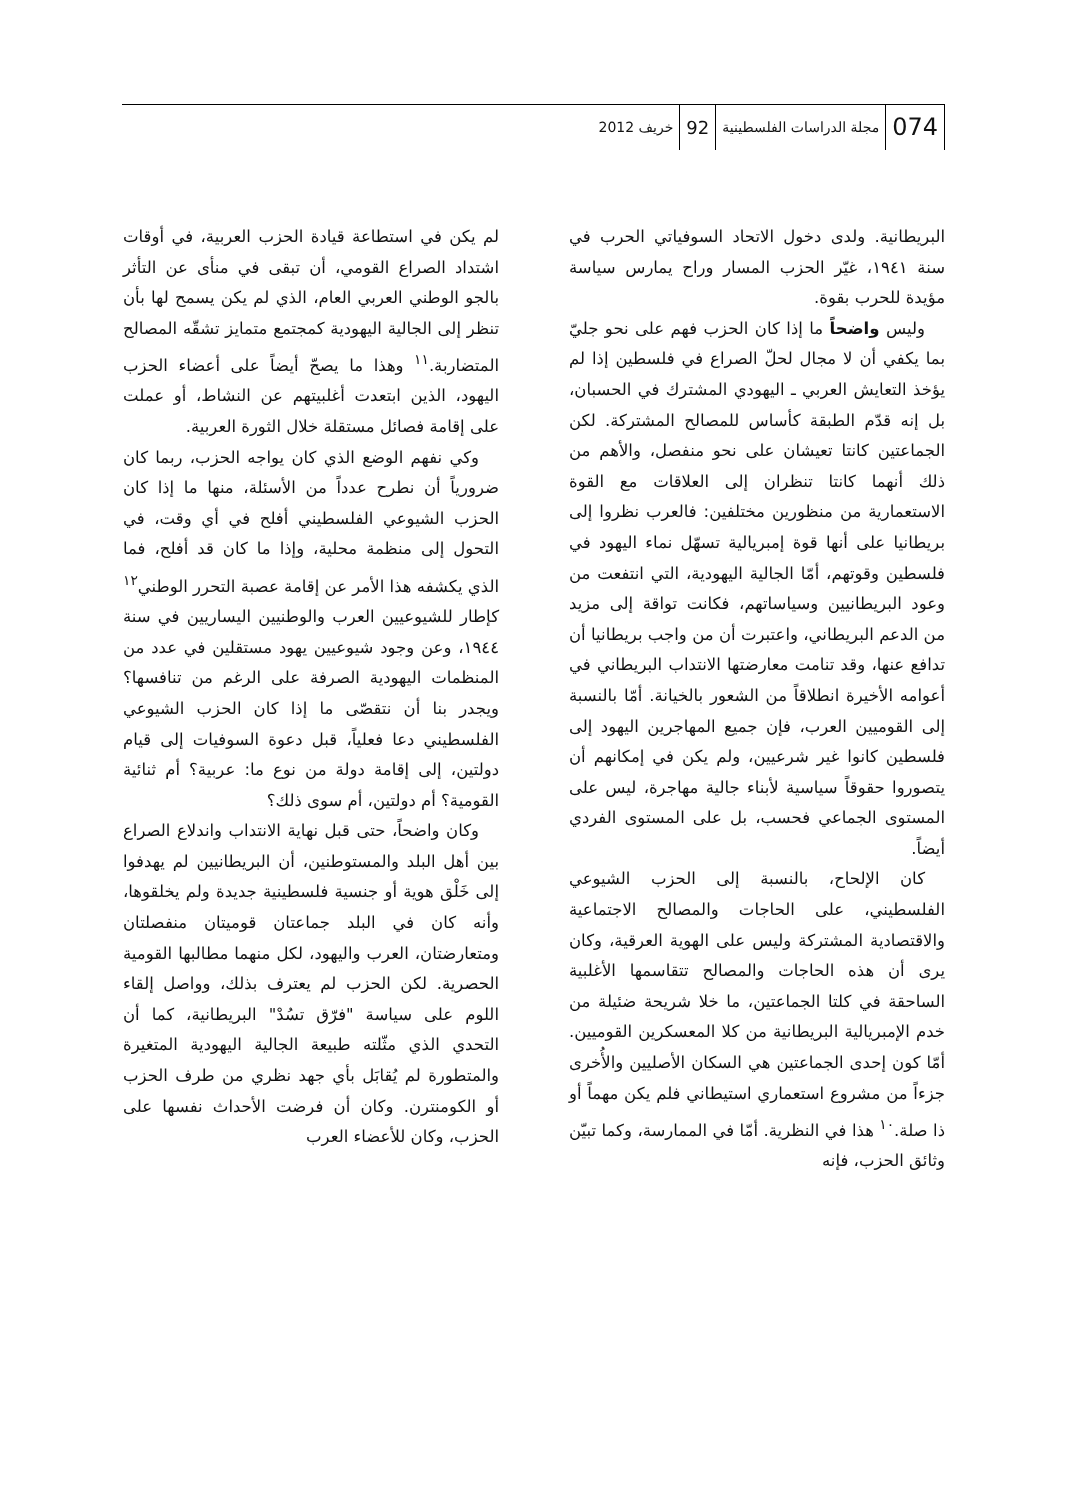074 مجلة الدراسات الفلسطينية 92 خريف 2012
البريطانية. ولدى دخول الاتحاد السوفياتي الحرب في سنة ١٩٤١، غيّر الحزب المسار وراح يمارس سياسة مؤيدة للحرب بقوة.
وليس واضحاً ما إذا كان الحزب فهم على نحو جليّ بما يكفي أن لا مجال لحلّ الصراع في فلسطين إذا لم يؤخذ التعايش العربي ـ اليهودي المشترك في الحسبان، بل إنه قدّم الطبقة كأساس للمصالح المشتركة. لكن الجماعتين كانتا تعيشان على نحو منفصل، والأهم من ذلك أنهما كانتا تنظران إلى العلاقات مع القوة الاستعمارية من منظورين مختلفين: فالعرب نظروا إلى بريطانيا على أنها قوة إمبريالية تسهّل نماء اليهود في فلسطين وقوتهم، أمّا الجالية اليهودية، التي انتفعت من وعود البريطانيين وسياساتهم، فكانت تواقة إلى مزيد من الدعم البريطاني، واعتبرت أن من واجب بريطانيا أن تدافع عنها، وقد تنامت معارضتها الانتداب البريطاني في أعوامه الأخيرة انطلاقاً من الشعور بالخيانة. أمّا بالنسبة إلى القوميين العرب، فإن جميع المهاجرين اليهود إلى فلسطين كانوا غير شرعيين، ولم يكن في إمكانهم أن يتصوروا حقوقاً سياسية لأبناء جالية مهاجرة، ليس على المستوى الجماعي فحسب، بل على المستوى الفردي أيضاً.
كان الإلحاح، بالنسبة إلى الحزب الشيوعي الفلسطيني، على الحاجات والمصالح الاجتماعية والاقتصادية المشتركة وليس على الهوية العرقية، وكان يرى أن هذه الحاجات والمصالح تتقاسمها الأغلبية الساحقة في كلتا الجماعتين، ما خلا شريحة ضئيلة من خدم الإمبريالية البريطانية من كلا المعسكرين القوميين. أمّا كون إحدى الجماعتين هي السكان الأصليين والأُخرى جزءاً من مشروع استعماري استيطاني فلم يكن مهماً أو ذا صلة.<sup>١٠</sup> هذا في النظرية. أمّا في الممارسة، وكما تبيّن وثائق الحزب، فإنه
لم يكن في استطاعة قيادة الحزب العربية، في أوقات اشتداد الصراع القومي، أن تبقى في منأى عن التأثر بالجو الوطني العربي العام، الذي لم يكن يسمح لها بأن تنظر إلى الجالية اليهودية كمجتمع متمايز تشقّه المصالح المتضاربة.<sup>١١</sup> وهذا ما يصحّ أيضاً على أعضاء الحزب اليهود، الذين ابتعدت أغلبيتهم عن النشاط، أو عملت على إقامة فصائل مستقلة خلال الثورة العربية.
وكي نفهم الوضع الذي كان يواجه الحزب، ربما كان ضرورياً أن نطرح عدداً من الأسئلة، منها ما إذا كان الحزب الشيوعي الفلسطيني أفلح في أي وقت، في التحول إلى منظمة محلية، وإذا ما كان قد أفلح، فما الذي يكشفه هذا الأمر عن إقامة عصبة التحرر الوطني<sup>١٢</sup> كإطار للشيوعيين العرب والوطنيين اليساريين في سنة ١٩٤٤، وعن وجود شيوعيين يهود مستقلين في عدد من المنظمات اليهودية الصرفة على الرغم من تنافسها؟ ويجدر بنا أن نتقصّى ما إذا كان الحزب الشيوعي الفلسطيني دعا فعلياً، قبل دعوة السوفيات إلى قيام دولتين، إلى إقامة دولة من نوع ما: عربية؟ أم ثنائية القومية؟ أم دولتين، أم سوى ذلك؟
وكان واضحاً، حتى قبل نهاية الانتداب واندلاع الصراع بين أهل البلد والمستوطنين، أن البريطانيين لم يهدفوا إلى خَلْق هوية أو جنسية فلسطينية جديدة ولم يخلقوها، وأنه كان في البلد جماعتان قوميتان منفصلتان ومتعارضتان، العرب واليهود، لكل منهما مطالبها القومية الحصرية. لكن الحزب لم يعترف بذلك، وواصل إلقاء اللوم على سياسة "فرّق تسُدْ" البريطانية، كما أن التحدي الذي مثّلته طبيعة الجالية اليهودية المتغيرة والمتطورة لم يُقابَل بأي جهد نظري من طرف الحزب أو الكومنترن. وكان أن فرضت الأحداث نفسها على الحزب، وكان للأعضاء العرب